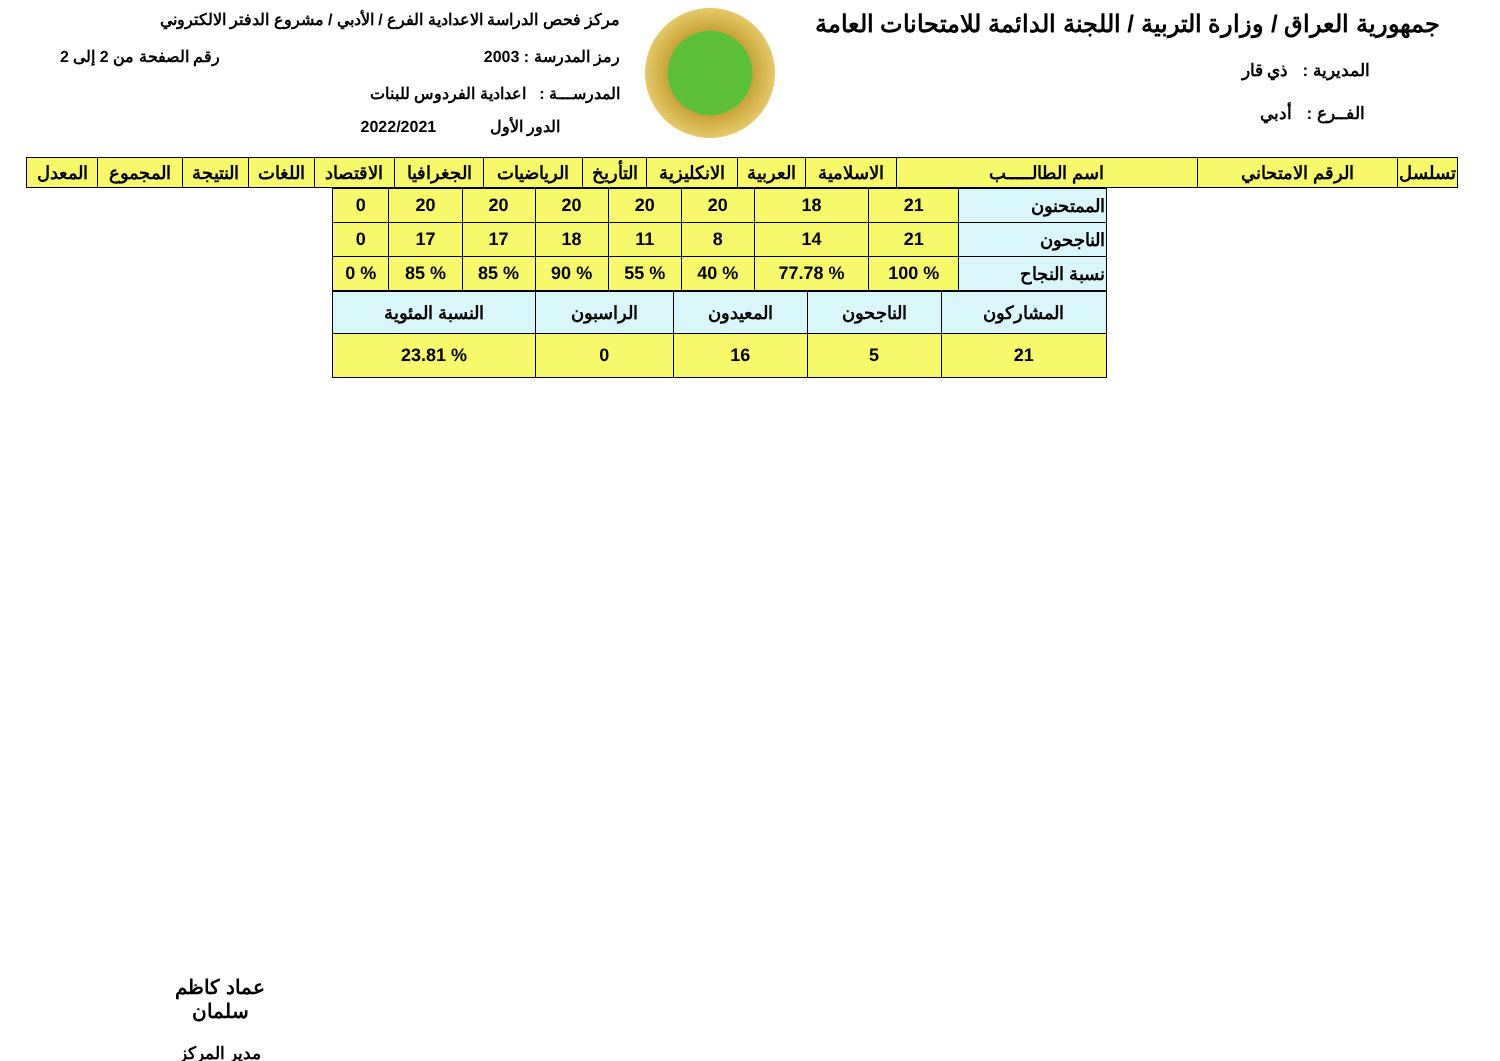جمهورية العراق / وزارة التربية / اللجنة الدائمة للامتحانات العامة
المديرية : ذي قار
الفــرع : أدبي
مركز فحص الدراسة الاعدادية الفرع / الأدبي / مشروع الدفتر الالكتروني
رمز المدرسة : 2003 رقم الصفحة من 2 إلى 2
المدرســـة : اعدادية الفردوس للبنات
الدور الأول 2022/2021
| تسلسل | الرقم الامتحاني | اسم الطالـــــب | الاسلامية | العربية | الانكليزية | التأريخ | الرياضيات | الجغرافيا | الاقتصاد | اللغات | النتيجة | المجموع | المعدل |
| --- | --- | --- | --- | --- | --- | --- | --- | --- | --- | --- | --- | --- | --- |
| الممتحنون | 21 | 18 | 20 | 20 | 20 | 20 | 20 | 0 |
| الناجحون | 21 | 14 | 8 | 11 | 18 | 17 | 17 | 0 |
| نسبة النجاح | % 100 | % 77.78 | % 40 | % 55 | % 90 | % 85 | % 85 | % 0 |
| المشاركون | الناجحون | المعيدون | الراسبون | النسبة المئوية |
| 21 | 5 | 16 | 0 | % 23.81 |
عماد كاظم سلمان
مدير المركز